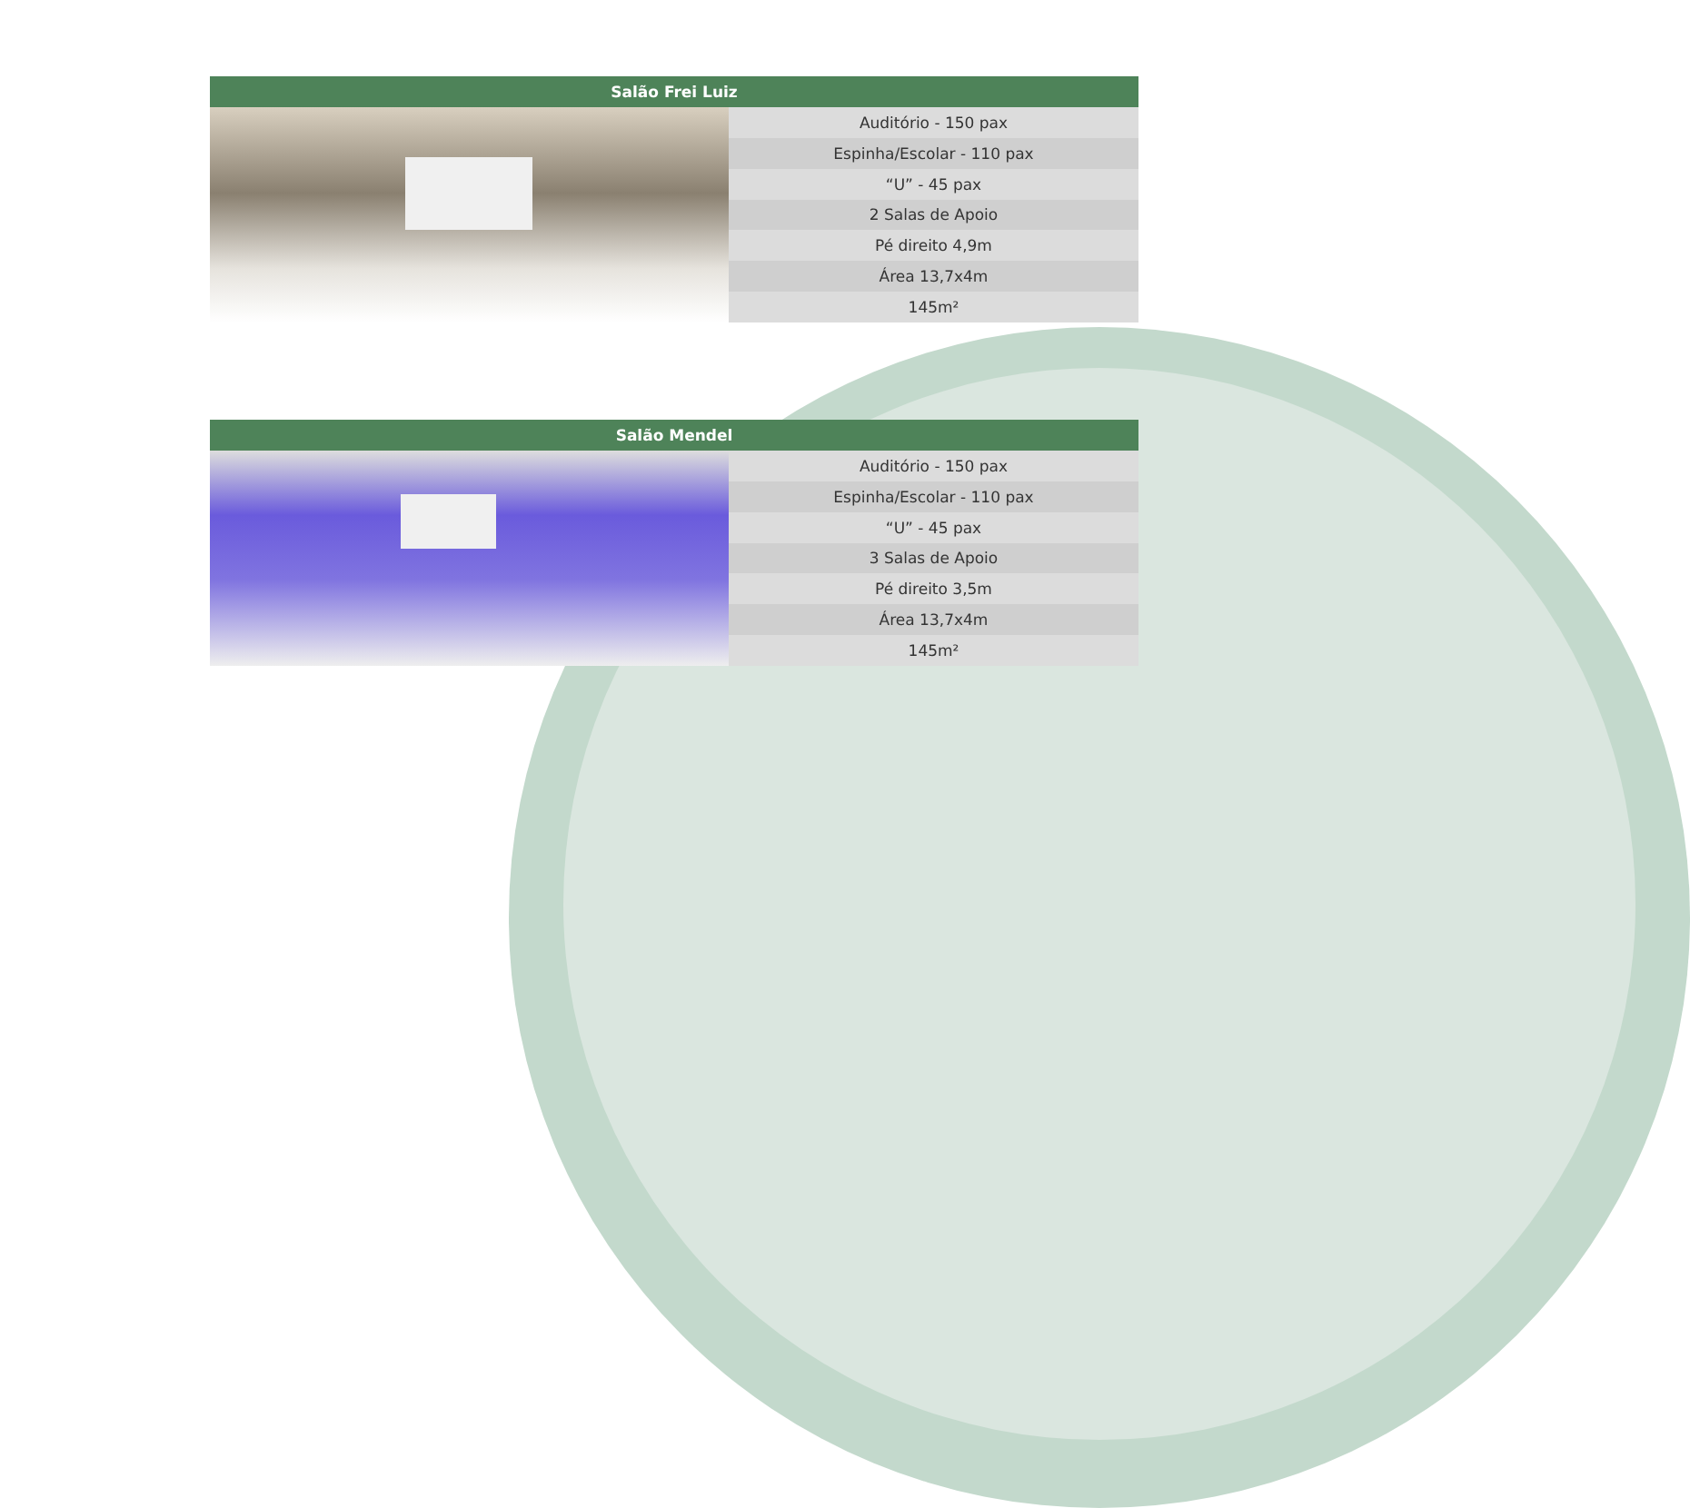| Salão Frei Luiz | |
| --- | --- |
| | Auditório - 150 pax |
| | Espinha/Escolar - 110 pax |
| | “U” - 45 pax |
| | 2 Salas de Apoio |
| | Pé direito 4,9m |
| | Área 13,7x4m |
| | 145m² |
| Salão Mendel | |
| --- | --- |
| | Auditório - 150 pax |
| | Espinha/Escolar - 110 pax |
| | “U” - 45 pax |
| | 3 Salas de Apoio |
| | Pé direito 3,5m |
| | Área 13,7x4m |
| | 145m² |